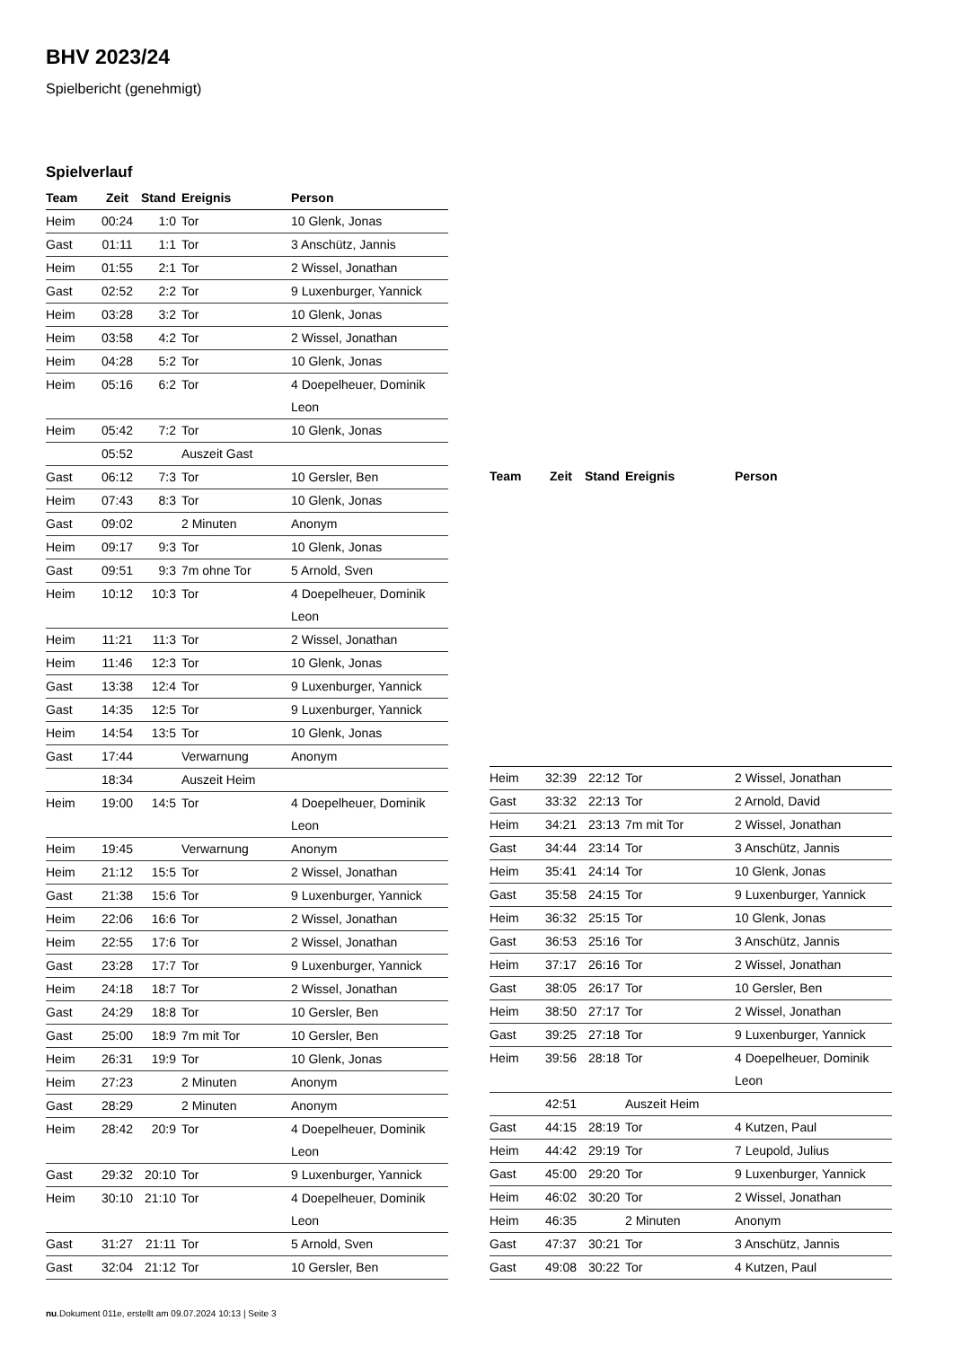BHV 2023/24
Spielbericht (genehmigt)
Spielverlauf
| Team | Zeit | Stand | Ereignis | Person |
| --- | --- | --- | --- | --- |
| Heim | 00:24 | 1:0 | Tor | 10 Glenk, Jonas |
| Gast | 01:11 | 1:1 | Tor | 3 Anschütz, Jannis |
| Heim | 01:55 | 2:1 | Tor | 2 Wissel, Jonathan |
| Gast | 02:52 | 2:2 | Tor | 9 Luxenburger, Yannick |
| Heim | 03:28 | 3:2 | Tor | 10 Glenk, Jonas |
| Heim | 03:58 | 4:2 | Tor | 2 Wissel, Jonathan |
| Heim | 04:28 | 5:2 | Tor | 10 Glenk, Jonas |
| Heim | 05:16 | 6:2 | Tor | 4 Doepelheuer, Dominik Leon |
| Heim | 05:42 | 7:2 | Tor | 10 Glenk, Jonas |
| | 05:52 | | Auszeit Gast | |
| Gast | 06:12 | 7:3 | Tor | 10 Gersler, Ben |
| Heim | 07:43 | 8:3 | Tor | 10 Glenk, Jonas |
| Gast | 09:02 | | 2 Minuten | Anonym |
| Heim | 09:17 | 9:3 | Tor | 10 Glenk, Jonas |
| Gast | 09:51 | 9:3 | 7m ohne Tor | 5 Arnold, Sven |
| Heim | 10:12 | 10:3 | Tor | 4 Doepelheuer, Dominik Leon |
| Heim | 11:21 | 11:3 | Tor | 2 Wissel, Jonathan |
| Heim | 11:46 | 12:3 | Tor | 10 Glenk, Jonas |
| Gast | 13:38 | 12:4 | Tor | 9 Luxenburger, Yannick |
| Gast | 14:35 | 12:5 | Tor | 9 Luxenburger, Yannick |
| Heim | 14:54 | 13:5 | Tor | 10 Glenk, Jonas |
| Gast | 17:44 | | Verwarnung | Anonym |
| | 18:34 | | Auszeit Heim | |
| Heim | 19:00 | 14:5 | Tor | 4 Doepelheuer, Dominik Leon |
| Heim | 19:45 | | Verwarnung | Anonym |
| Heim | 21:12 | 15:5 | Tor | 2 Wissel, Jonathan |
| Gast | 21:38 | 15:6 | Tor | 9 Luxenburger, Yannick |
| Heim | 22:06 | 16:6 | Tor | 2 Wissel, Jonathan |
| Heim | 22:55 | 17:6 | Tor | 2 Wissel, Jonathan |
| Gast | 23:28 | 17:7 | Tor | 9 Luxenburger, Yannick |
| Heim | 24:18 | 18:7 | Tor | 2 Wissel, Jonathan |
| Gast | 24:29 | 18:8 | Tor | 10 Gersler, Ben |
| Gast | 25:00 | 18:9 | 7m mit Tor | 10 Gersler, Ben |
| Heim | 26:31 | 19:9 | Tor | 10 Glenk, Jonas |
| Heim | 27:23 | | 2 Minuten | Anonym |
| Gast | 28:29 | | 2 Minuten | Anonym |
| Heim | 28:42 | 20:9 | Tor | 4 Doepelheuer, Dominik Leon |
| Gast | 29:32 | 20:10 | Tor | 9 Luxenburger, Yannick |
| Heim | 30:10 | 21:10 | Tor | 4 Doepelheuer, Dominik Leon |
| Gast | 31:27 | 21:11 | Tor | 5 Arnold, Sven |
| Gast | 32:04 | 21:12 | Tor | 10 Gersler, Ben |
| Team | Zeit | Stand | Ereignis | Person |
| --- | --- | --- | --- | --- |
| Heim | 32:39 | 22:12 | Tor | 2 Wissel, Jonathan |
| Gast | 33:32 | 22:13 | Tor | 2 Arnold, David |
| Heim | 34:21 | 23:13 | 7m mit Tor | 2 Wissel, Jonathan |
| Gast | 34:44 | 23:14 | Tor | 3 Anschütz, Jannis |
| Heim | 35:41 | 24:14 | Tor | 10 Glenk, Jonas |
| Gast | 35:58 | 24:15 | Tor | 9 Luxenburger, Yannick |
| Heim | 36:32 | 25:15 | Tor | 10 Glenk, Jonas |
| Gast | 36:53 | 25:16 | Tor | 3 Anschütz, Jannis |
| Heim | 37:17 | 26:16 | Tor | 2 Wissel, Jonathan |
| Gast | 38:05 | 26:17 | Tor | 10 Gersler, Ben |
| Heim | 38:50 | 27:17 | Tor | 2 Wissel, Jonathan |
| Gast | 39:25 | 27:18 | Tor | 9 Luxenburger, Yannick |
| Heim | 39:56 | 28:18 | Tor | 4 Doepelheuer, Dominik Leon |
| | 42:51 | | Auszeit Heim | |
| Gast | 44:15 | 28:19 | Tor | 4 Kutzen, Paul |
| Heim | 44:42 | 29:19 | Tor | 7 Leupold, Julius |
| Gast | 45:00 | 29:20 | Tor | 9 Luxenburger, Yannick |
| Heim | 46:02 | 30:20 | Tor | 2 Wissel, Jonathan |
| Heim | 46:35 | | 2 Minuten | Anonym |
| Gast | 47:37 | 30:21 | Tor | 3 Anschütz, Jannis |
| Gast | 49:08 | 30:22 | Tor | 4 Kutzen, Paul |
nu.Dokument 011e, erstellt am 09.07.2024 10:13 | Seite 3